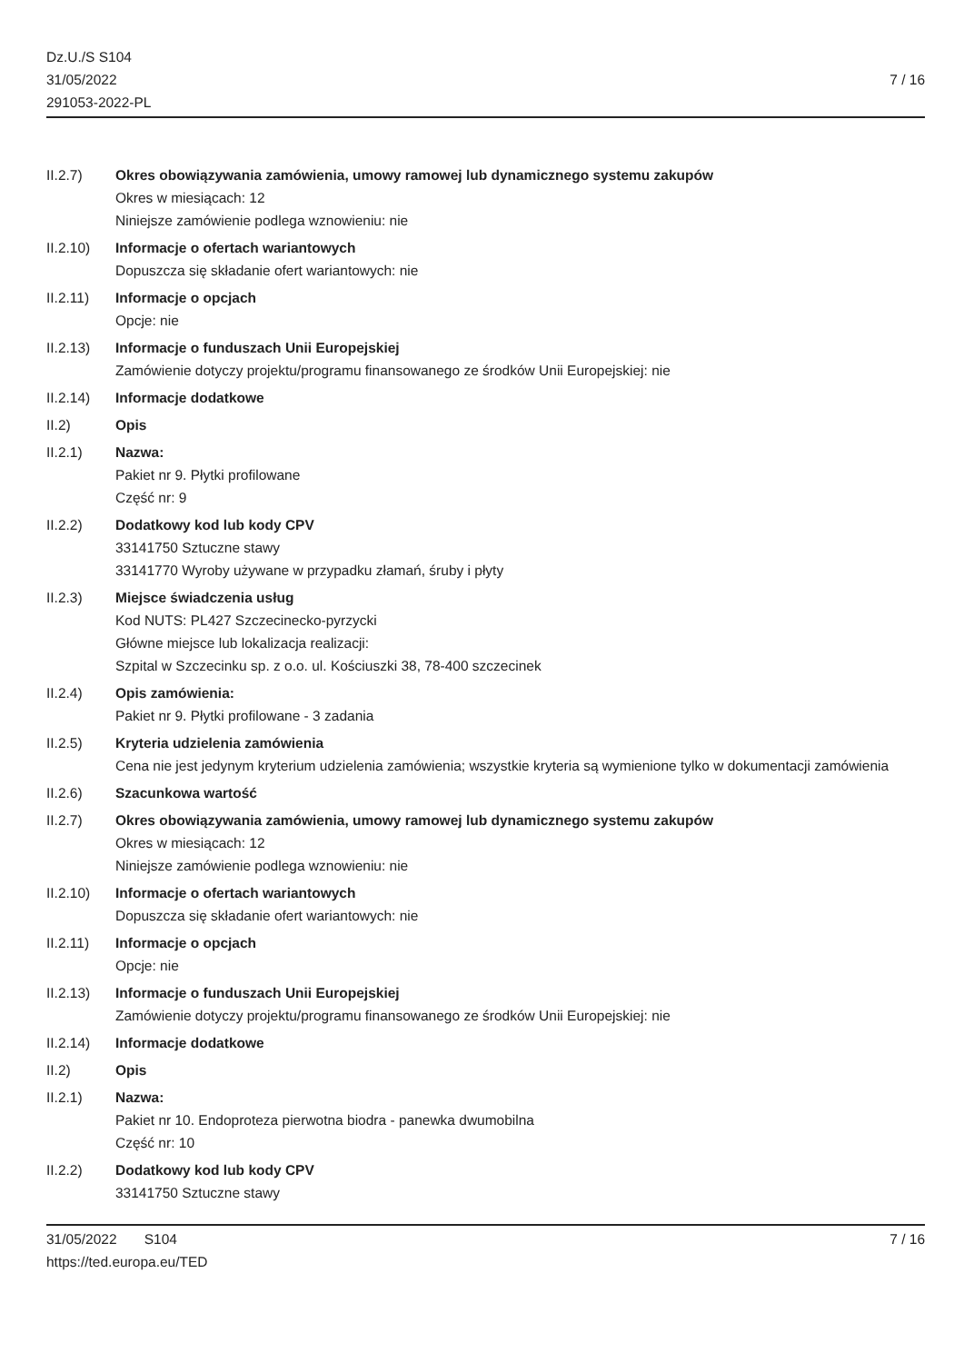Dz.U./S S104
31/05/2022
291053-2022-PL
7 / 16
II.2.7) Okres obowiązywania zamówienia, umowy ramowej lub dynamicznego systemu zakupów
Okres w miesiącach: 12
Niniejsze zamówienie podlega wznowieniu: nie
II.2.10) Informacje o ofertach wariantowych
Dopuszcza się składanie ofert wariantowych: nie
II.2.11) Informacje o opcjach
Opcje: nie
II.2.13) Informacje o funduszach Unii Europejskiej
Zamówienie dotyczy projektu/programu finansowanego ze środków Unii Europejskiej: nie
II.2.14) Informacje dodatkowe
II.2) Opis
II.2.1) Nazwa:
Pakiet nr 9. Płytki profilowane
Część nr: 9
II.2.2) Dodatkowy kod lub kody CPV
33141750 Sztuczne stawy
33141770 Wyroby używane w przypadku złamań, śruby i płyty
II.2.3) Miejsce świadczenia usług
Kod NUTS: PL427 Szczecinecko-pyrzycki
Główne miejsce lub lokalizacja realizacji:
Szpital w Szczecinku sp. z o.o. ul. Kościuszki 38, 78-400 szczecinek
II.2.4) Opis zamówienia:
Pakiet nr 9. Płytki profilowane - 3 zadania
II.2.5) Kryteria udzielenia zamówienia
Cena nie jest jedynym kryterium udzielenia zamówienia; wszystkie kryteria są wymienione tylko w dokumentacji zamówienia
II.2.6) Szacunkowa wartość
II.2.7) Okres obowiązywania zamówienia, umowy ramowej lub dynamicznego systemu zakupów
Okres w miesiącach: 12
Niniejsze zamówienie podlega wznowieniu: nie
II.2.10) Informacje o ofertach wariantowych
Dopuszcza się składanie ofert wariantowych: nie
II.2.11) Informacje o opcjach
Opcje: nie
II.2.13) Informacje o funduszach Unii Europejskiej
Zamówienie dotyczy projektu/programu finansowanego ze środków Unii Europejskiej: nie
II.2.14) Informacje dodatkowe
II.2) Opis
II.2.1) Nazwa:
Pakiet nr 10. Endoproteza pierwotna biodra - panewka dwumobilna
Część nr: 10
II.2.2) Dodatkowy kod lub kody CPV
33141750 Sztuczne stawy
31/05/2022 S104
https://ted.europa.eu/TED
7 / 16